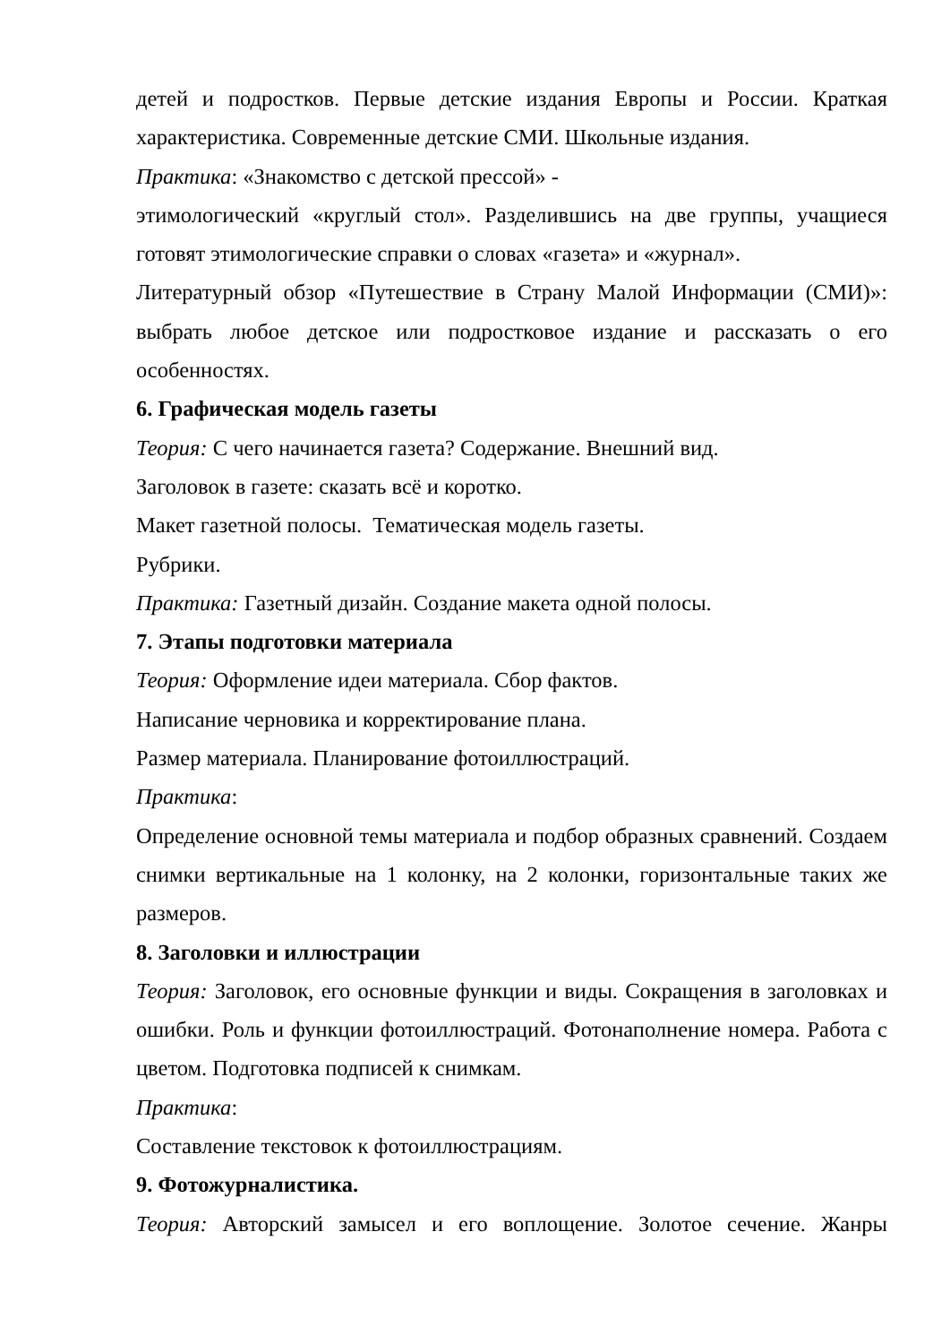детей и подростков. Первые детские издания Европы и России. Краткая характеристика. Современные детские СМИ. Школьные издания.
Практика: «Знакомство с детской прессой» -
этимологический «круглый стол». Разделившись на две группы, учащиеся готовят этимологические справки о словах «газета» и «журнал».
Литературный обзор «Путешествие в Страну Малой Информации (СМИ)»: выбрать любое детское или подростковое издание и рассказать о его особенностях.
6. Графическая модель газеты
Теория: С чего начинается газета? Содержание. Внешний вид.
Заголовок в газете: сказать всё и коротко.
Макет газетной полосы. Тематическая модель газеты.
Рубрики.
Практика: Газетный дизайн. Создание макета одной полосы.
7. Этапы подготовки материала
Теория: Оформление идеи материала. Сбор фактов.
Написание черновика и корректирование плана.
Размер материала. Планирование фотоиллюстраций.
Практика:
Определение основной темы материала и подбор образных сравнений. Создаем снимки вертикальные на 1 колонку, на 2 колонки, горизонтальные таких же размеров.
8. Заголовки и иллюстрации
Теория: Заголовок, его основные функции и виды. Сокращения в заголовках и ошибки. Роль и функции фотоиллюстраций. Фотонаполнение номера. Работа с цветом. Подготовка подписей к снимкам.
Практика:
Составление текстовок к фотоиллюстрациям.
9. Фотожурналистика.
Теория: Авторский замысел и его воплощение. Золотое сечение. Жанры